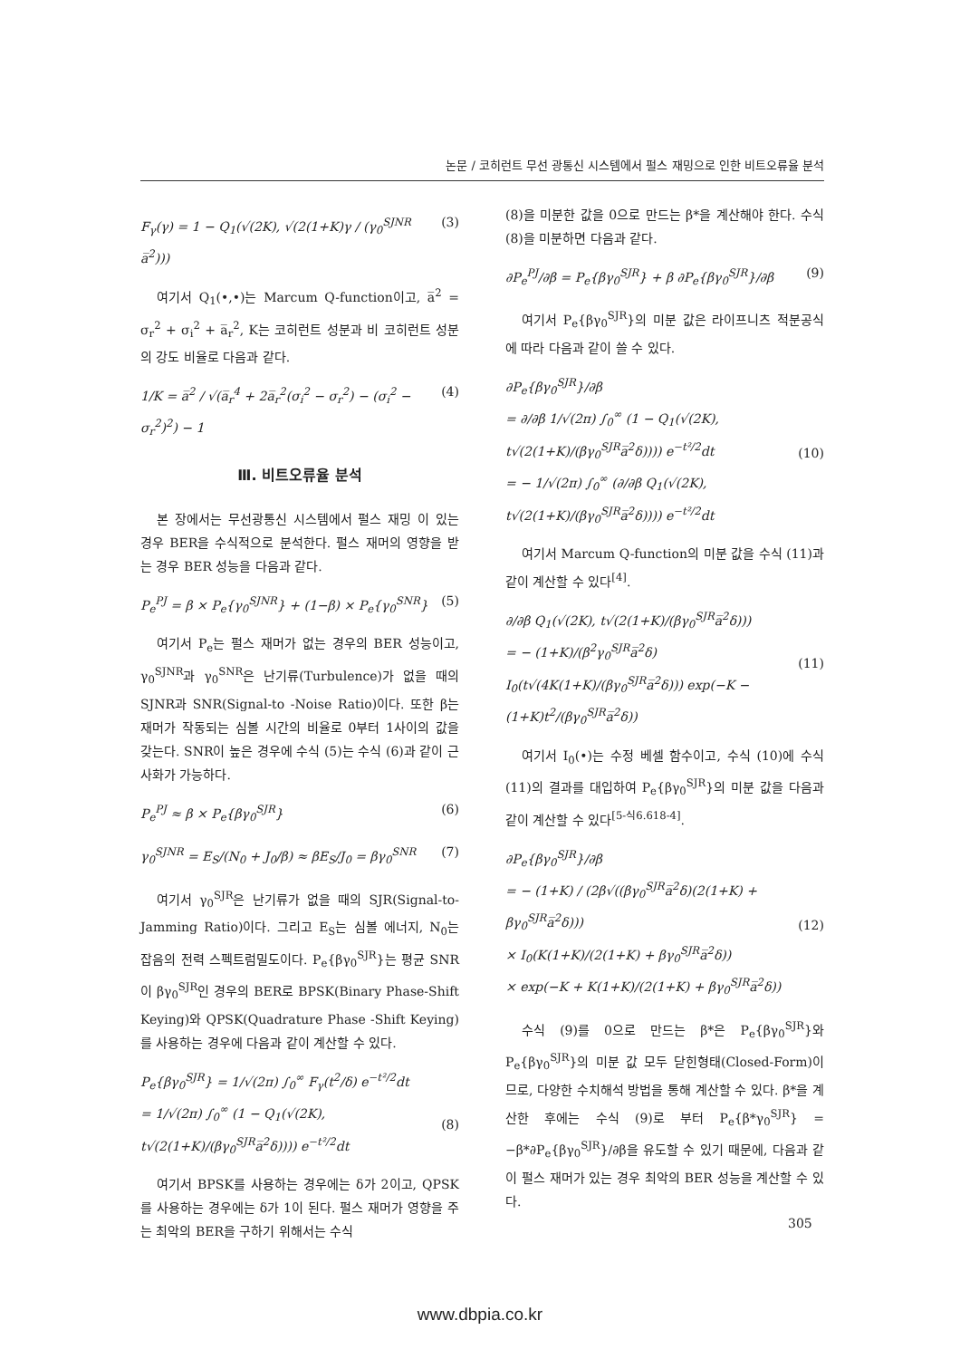논문 / 코히런트 무선 광통신 시스템에서 펄스 재밍으로 인한 비트오류율 분석
F<sub>γ</sub>(γ) = 1 − Q<sub>1</sub>(√(2K), √(2(1+K)γ / (γ<sub>0</sub><sup>SJNR</sup> a̅<sup>2</sup>))) (3)
여기서 Q<sub>1</sub>(•,•)는 Marcum Q-function이고, a̅<sup>2</sup> = σ<sub>r</sub><sup>2</sup> + σ<sub>i</sub><sup>2</sup> + a̅<sub>r</sub><sup>2</sup>, K는 코히런트 성분과 비 코히런트 성분의 강도 비율로 다음과 같다.
1/K = a̅<sup>2</sup> / √(a̅<sub>r</sub><sup>4</sup> + 2a̅<sub>r</sub><sup>2</sup>(σ<sub>i</sub><sup>2</sup> − σ<sub>r</sub><sup>2</sup>) − (σ<sub>i</sub><sup>2</sup> − σ<sub>r</sub><sup>2</sup>)<sup>2</sup>) − 1 (4)
Ⅲ. 비트오류율 분석
본 장에서는 무선광통신 시스템에서 펄스 재밍 이 있는 경우 BER을 수식적으로 분석한다. 펄스 재머의 영향을 받는 경우 BER 성능을 다음과 같다.
P<sub>e</sub><sup>PJ</sup> = β × P<sub>e</sub>{γ<sub>0</sub><sup>SJNR</sup>} + (1−β) × P<sub>e</sub>{γ<sub>0</sub><sup>SNR</sup>} (5)
여기서 P<sub>e</sub>는 펄스 재머가 없는 경우의 BER 성능이고, γ<sub>0</sub><sup>SJNR</sup>과 γ<sub>0</sub><sup>SNR</sup>은 난기류(Turbulence)가 없을 때의 SJNR과 SNR(Signal-to -Noise Ratio)이다. 또한 β는 재머가 작동되는 심볼 시간의 비율로 0부터 1사이의 값을 갖는다. SNR이 높은 경우에 수식 (5)는 수식 (6)과 같이 근사화가 가능하다.
P<sub>e</sub><sup>PJ</sup> ≈ β × P<sub>e</sub>{βγ<sub>0</sub><sup>SJR</sup>} (6)
γ<sub>0</sub><sup>SJNR</sup> = E<sub>S</sub>/(N<sub>0</sub> + J<sub>0</sub>/β) ≈ βE<sub>S</sub>/J<sub>0</sub> = βγ<sub>0</sub><sup>SNR</sup> (7)
여기서 γ<sub>0</sub><sup>SJR</sup>은 난기류가 없을 때의 SJR(Signal-to-Jamming Ratio)이다. 그리고 E<sub>S</sub>는 심볼 에너지, N<sub>0</sub>는 잡음의 전력 스펙트럼밀도이다. P<sub>e</sub>{βγ<sub>0</sub><sup>SJR</sup>}는 평균 SNR이 βγ<sub>0</sub><sup>SJR</sup>인 경우의 BER로 BPSK(Binary Phase-Shift Keying)와 QPSK(Quadrature Phase -Shift Keying)를 사용하는 경우에 다음과 같이 계산할 수 있다.
P<sub>e</sub>{βγ<sub>0</sub><sup>SJR</sup>} = 1/√(2π) ∫<sub>0</sub><sup>∞</sup> F<sub>γ</sub>(t<sup>2</sup>/δ) e<sup>−t²/2</sup>dt
= 1/√(2π) ∫<sub>0</sub><sup>∞</sup> (1 − Q<sub>1</sub>(√(2K), t√(2(1+K)/(βγ<sub>0</sub><sup>SJR</sup>a̅<sup>2</sup>δ)))) e<sup>−t²/2</sup>dt
(8)
여기서 BPSK를 사용하는 경우에는 δ가 2이고, QPSK를 사용하는 경우에는 δ가 1이 된다. 펄스 재머가 영향을 주는 최악의 BER을 구하기 위해서는 수식
(8)을 미분한 값을 0으로 만드는 β*을 계산해야 한다. 수식 (8)을 미분하면 다음과 같다.
∂P<sub>e</sub><sup>PJ</sup>/∂β = P<sub>e</sub>{βγ<sub>0</sub><sup>SJR</sup>} + β ∂P<sub>e</sub>{βγ<sub>0</sub><sup>SJR</sup>}/∂β (9)
여기서 P<sub>e</sub>{βγ<sub>0</sub><sup>SJR</sup>}의 미분 값은 라이프니츠 적분공식에 따라 다음과 같이 쓸 수 있다.
∂P<sub>e</sub>{βγ<sub>0</sub><sup>SJR</sup>}/∂β
= ∂/∂β 1/√(2π) ∫<sub>0</sub><sup>∞</sup> (1 − Q<sub>1</sub>(√(2K), t√(2(1+K)/(βγ<sub>0</sub><sup>SJR</sup>a̅<sup>2</sup>δ)))) e<sup>−t²/2</sup>dt
= − 1/√(2π) ∫<sub>0</sub><sup>∞</sup> (∂/∂β Q<sub>1</sub>(√(2K), t√(2(1+K)/(βγ<sub>0</sub><sup>SJR</sup>a̅<sup>2</sup>δ)))) e<sup>−t²/2</sup>dt
(10)
여기서 Marcum Q-function의 미분 값을 수식 (11)과 같이 계산할 수 있다<sup>[4]</sup>.
∂/∂β Q<sub>1</sub>(√(2K), t√(2(1+K)/(βγ<sub>0</sub><sup>SJR</sup>a̅<sup>2</sup>δ)))
= − (1+K)/(β<sup>2</sup>γ<sub>0</sub><sup>SJR</sup>a̅<sup>2</sup>δ) I<sub>0</sub>(t√(4K(1+K)/(βγ<sub>0</sub><sup>SJR</sup>a̅<sup>2</sup>δ))) exp(−K − (1+K)t<sup>2</sup>/(βγ<sub>0</sub><sup>SJR</sup>a̅<sup>2</sup>δ))
(11)
여기서 I<sub>0</sub>(•)는 수정 베셀 함수이고, 수식 (10)에 수식 (11)의 결과를 대입하여 P<sub>e</sub>{βγ<sub>0</sub><sup>SJR</sup>}의 미분 값을 다음과 같이 계산할 수 있다<sup>[5-식6.618-4]</sup>.
∂P<sub>e</sub>{βγ<sub>0</sub><sup>SJR</sup>}/∂β
= − (1+K) / (2β√((βγ<sub>0</sub><sup>SJR</sup>a̅<sup>2</sup>δ)(2(1+K) + βγ<sub>0</sub><sup>SJR</sup>a̅<sup>2</sup>δ)))
× I<sub>0</sub>(K(1+K)/(2(1+K) + βγ<sub>0</sub><sup>SJR</sup>a̅<sup>2</sup>δ))
× exp(−K + K(1+K)/(2(1+K) + βγ<sub>0</sub><sup>SJR</sup>a̅<sup>2</sup>δ))
(12)
수식 (9)를 0으로 만드는 β*은 P<sub>e</sub>{βγ<sub>0</sub><sup>SJR</sup>}와 P<sub>e</sub>{βγ<sub>0</sub><sup>SJR</sup>}의 미분 값 모두 닫힌형태(Closed-Form)이므로, 다양한 수치해석 방법을 통해 계산할 수 있다. β*을 계산한 후에는 수식 (9)로 부터 P<sub>e</sub>{β*γ<sub>0</sub><sup>SJR</sup>} = −β*∂P<sub>e</sub>{βγ<sub>0</sub><sup>SJR</sup>}/∂β을 유도할 수 있기 때문에, 다음과 같이 펄스 재머가 있는 경우 최악의 BER 성능을 계산할 수 있다.
305
www.dbpia.co.kr